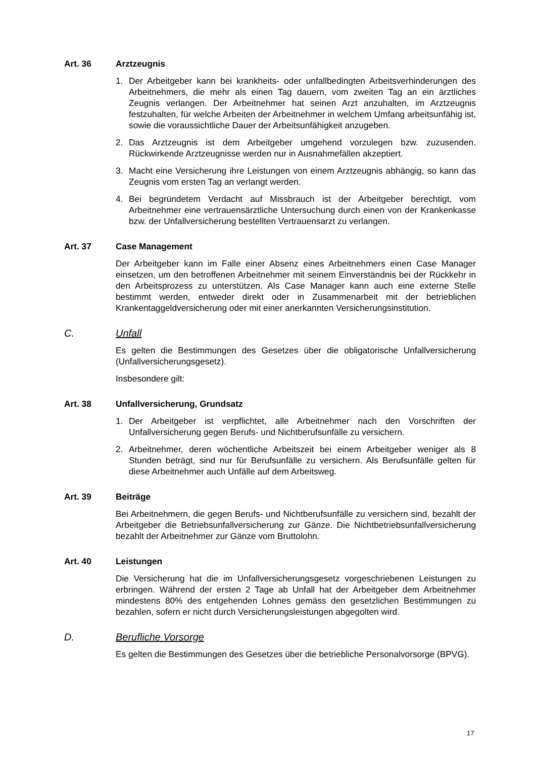Art. 36 Arztzeugnis
1. Der Arbeitgeber kann bei krankheits- oder unfallbedingten Arbeitsverhinderungen des Arbeitnehmers, die mehr als einen Tag dauern, vom zweiten Tag an ein ärztliches Zeugnis verlangen. Der Arbeitnehmer hat seinen Arzt anzuhalten, im Arztzeugnis festzuhalten, für welche Arbeiten der Arbeitnehmer in welchem Umfang arbeitsunfähig ist, sowie die voraussichtliche Dauer der Arbeitsunfähigkeit anzugeben.
2. Das Arztzeugnis ist dem Arbeitgeber umgehend vorzulegen bzw. zuzusenden. Rückwirkende Arztzeugnisse werden nur in Ausnahmefällen akzeptiert.
3. Macht eine Versicherung ihre Leistungen von einem Arztzeugnis abhängig, so kann das Zeugnis vom ersten Tag an verlangt werden.
4. Bei begründetem Verdacht auf Missbrauch ist der Arbeitgeber berechtigt, vom Arbeitnehmer eine vertrauensärztliche Untersuchung durch einen von der Krankenkasse bzw. der Unfallversicherung bestellten Vertrauensarzt zu verlangen.
Art. 37 Case Management
Der Arbeitgeber kann im Falle einer Absenz eines Arbeitnehmers einen Case Manager einsetzen, um den betroffenen Arbeitnehmer mit seinem Einverständnis bei der Rückkehr in den Arbeitsprozess zu unterstützen. Als Case Manager kann auch eine externe Stelle bestimmt werden, entweder direkt oder in Zusammenarbeit mit der betrieblichen Krankentaggeldversicherung oder mit einer anerkannten Versicherungsinstitution.
C. Unfall
Es gelten die Bestimmungen des Gesetzes über die obligatorische Unfallversicherung (Unfallversicherungsgesetz).
Insbesondere gilt:
Art. 38 Unfallversicherung, Grundsatz
1. Der Arbeitgeber ist verpflichtet, alle Arbeitnehmer nach den Vorschriften der Unfallversicherung gegen Berufs- und Nichtberufsunfälle zu versichern.
2. Arbeitnehmer, deren wöchentliche Arbeitszeit bei einem Arbeitgeber weniger als 8 Stunden beträgt, sind nur für Berufsunfälle zu versichern. Als Berufsunfälle gelten für diese Arbeitnehmer auch Unfälle auf dem Arbeitsweg.
Art. 39 Beiträge
Bei Arbeitnehmern, die gegen Berufs- und Nichtberufsunfälle zu versichern sind, bezahlt der Arbeitgeber die Betriebsunfallversicherung zur Gänze. Die Nichtbetriebsunfallversicherung bezahlt der Arbeitnehmer zur Gänze vom Bruttolohn.
Art. 40 Leistungen
Die Versicherung hat die im Unfallversicherungsgesetz vorgeschriebenen Leistungen zu erbringen. Während der ersten 2 Tage ab Unfall hat der Arbeitgeber dem Arbeitnehmer mindestens 80% des entgehenden Lohnes gemäss den gesetzlichen Bestimmungen zu bezahlen, sofern er nicht durch Versicherungsleistungen abgegolten wird.
D. Berufliche Vorsorge
Es gelten die Bestimmungen des Gesetzes über die betriebliche Personalvorsorge (BPVG).
17